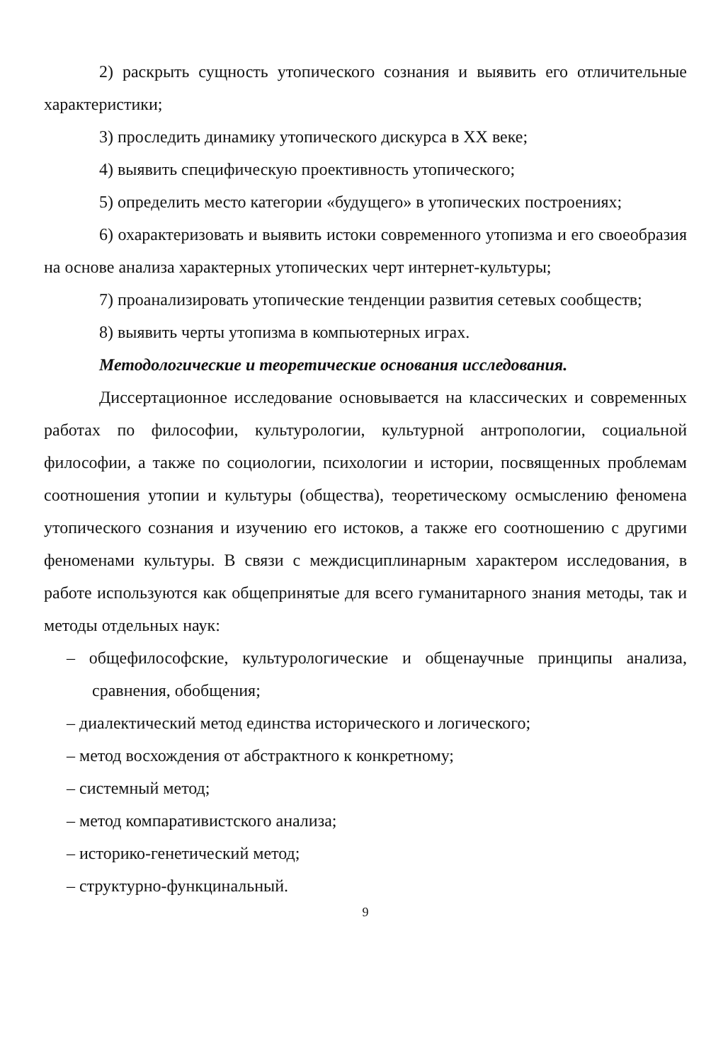2) раскрыть сущность утопического сознания и выявить его отличительные характеристики;
3) проследить динамику утопического дискурса в XX веке;
4) выявить специфическую проективность утопического;
5) определить место категории «будущего» в утопических построениях;
6) охарактеризовать и выявить истоки современного утопизма и его своеобразия на основе анализа характерных утопических черт интернет-культуры;
7) проанализировать утопические тенденции развития сетевых сообществ;
8) выявить черты утопизма в компьютерных играх.
Методологические и теоретические основания исследования.
Диссертационное исследование основывается на классических и современных работах по философии, культурологии, культурной антропологии, социальной философии, а также по социологии, психологии и истории, посвященных проблемам соотношения утопии и культуры (общества), теоретическому осмыслению феномена утопического сознания и изучению его истоков, а также его соотношению с другими феноменами культуры. В связи с междисциплинарным характером исследования, в работе используются как общепринятые для всего гуманитарного знания методы, так и методы отдельных наук:
– общефилософские, культурологические и общенаучные принципы анализа, сравнения, обобщения;
– диалектический метод единства исторического и логического;
– метод восхождения от абстрактного к конкретному;
– системный метод;
– метод компаративистского анализа;
– историко-генетический метод;
– структурно-функцинальный.
9